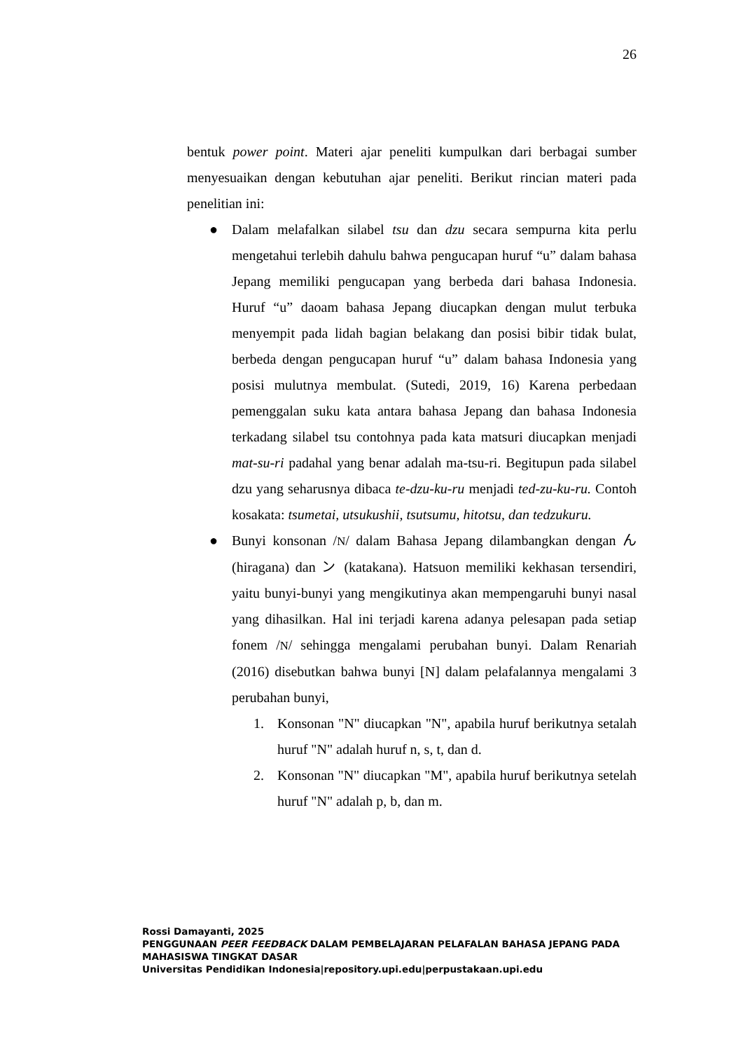26
bentuk power point. Materi ajar peneliti kumpulkan dari berbagai sumber menyesuaikan dengan kebutuhan ajar peneliti. Berikut rincian materi pada penelitian ini:
● Dalam melafalkan silabel tsu dan dzu secara sempurna kita perlu mengetahui terlebih dahulu bahwa pengucapan huruf “u” dalam bahasa Jepang memiliki pengucapan yang berbeda dari bahasa Indonesia. Huruf “u” daoam bahasa Jepang diucapkan dengan mulut terbuka menyempit pada lidah bagian belakang dan posisi bibir tidak bulat, berbeda dengan pengucapan huruf “u” dalam bahasa Indonesia yang posisi mulutnya membulat. (Sutedi, 2019, 16) Karena perbedaan pemenggalan suku kata antara bahasa Jepang dan bahasa Indonesia terkadang silabel tsu contohnya pada kata matsuri diucapkan menjadi mat-su-ri padahal yang benar adalah ma-tsu-ri. Begitupun pada silabel dzu yang seharusnya dibaca te-dzu-ku-ru menjadi ted-zu-ku-ru. Contoh kosakata: tsumetai, utsukushii, tsutsumu, hitotsu, dan tedzukuru.
● Bunyi konsonan /N/ dalam Bahasa Jepang dilambangkan dengan ん (hiragana) dan ン (katakana). Hatsuon memiliki kekhasan tersendiri, yaitu bunyi-bunyi yang mengikutinya akan mempengaruhi bunyi nasal yang dihasilkan. Hal ini terjadi karena adanya pelesapan pada setiap fonem /N/ sehingga mengalami perubahan bunyi. Dalam Renariah (2016) disebutkan bahwa bunyi [N] dalam pelafalannya mengalami 3 perubahan bunyi,
1. Konsonan "N" diucapkan "N", apabila huruf berikutnya setalah huruf "N" adalah huruf n, s, t, dan d.
2. Konsonan "N" diucapkan "M", apabila huruf berikutnya setelah huruf "N" adalah p, b, dan m.
Rossi Damayanti, 2025
PENGGUNAAN PEER FEEDBACK DALAM PEMBELAJARAN PELAFALAN BAHASA JEPANG PADA
MAHASISWA TINGKAT DASAR
Universitas Pendidikan Indonesia|repository.upi.edu|perpustakaan.upi.edu